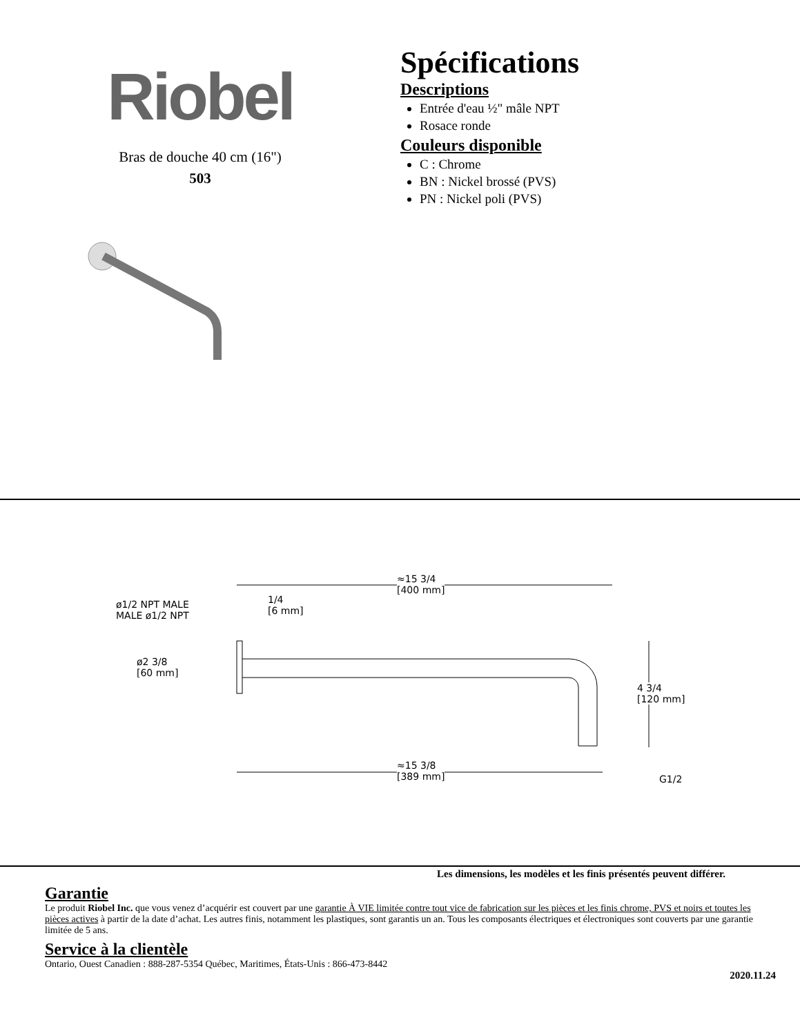Riobel
Bras de douche 40 cm (16")
503
Spécifications
Descriptions
Entrée d'eau ½" mâle NPT
Rosace ronde
Couleurs disponible
C : Chrome
BN : Nickel brossé (PVS)
PN : Nickel poli (PVS)
≈15 3/4
[400 mm]
1/4
[6 mm]
ø1/2 NPT MALE
MALE ø1/2 NPT
ø2 3/8
[60 mm]
4 3/4
[120 mm]
≈15 3/8
[389 mm]
G1/2
Les dimensions, les modèles et les finis présentés peuvent différer.
Garantie
Le produit Riobel Inc. que vous venez d’acquérir est couvert par une garantie À VIE limitée contre tout vice de fabrication sur les pièces et les finis chrome, PVS et noirs et toutes les pièces actives à partir de la date d’achat. Les autres finis, notamment les plastiques, sont garantis un an. Tous les composants électriques et électroniques sont couverts par une garantie limitée de 5 ans.
Service à la clientèle
Ontario, Ouest Canadien : 888-287-5354 Québec, Maritimes, États-Unis : 866-473-8442
2020.11.24